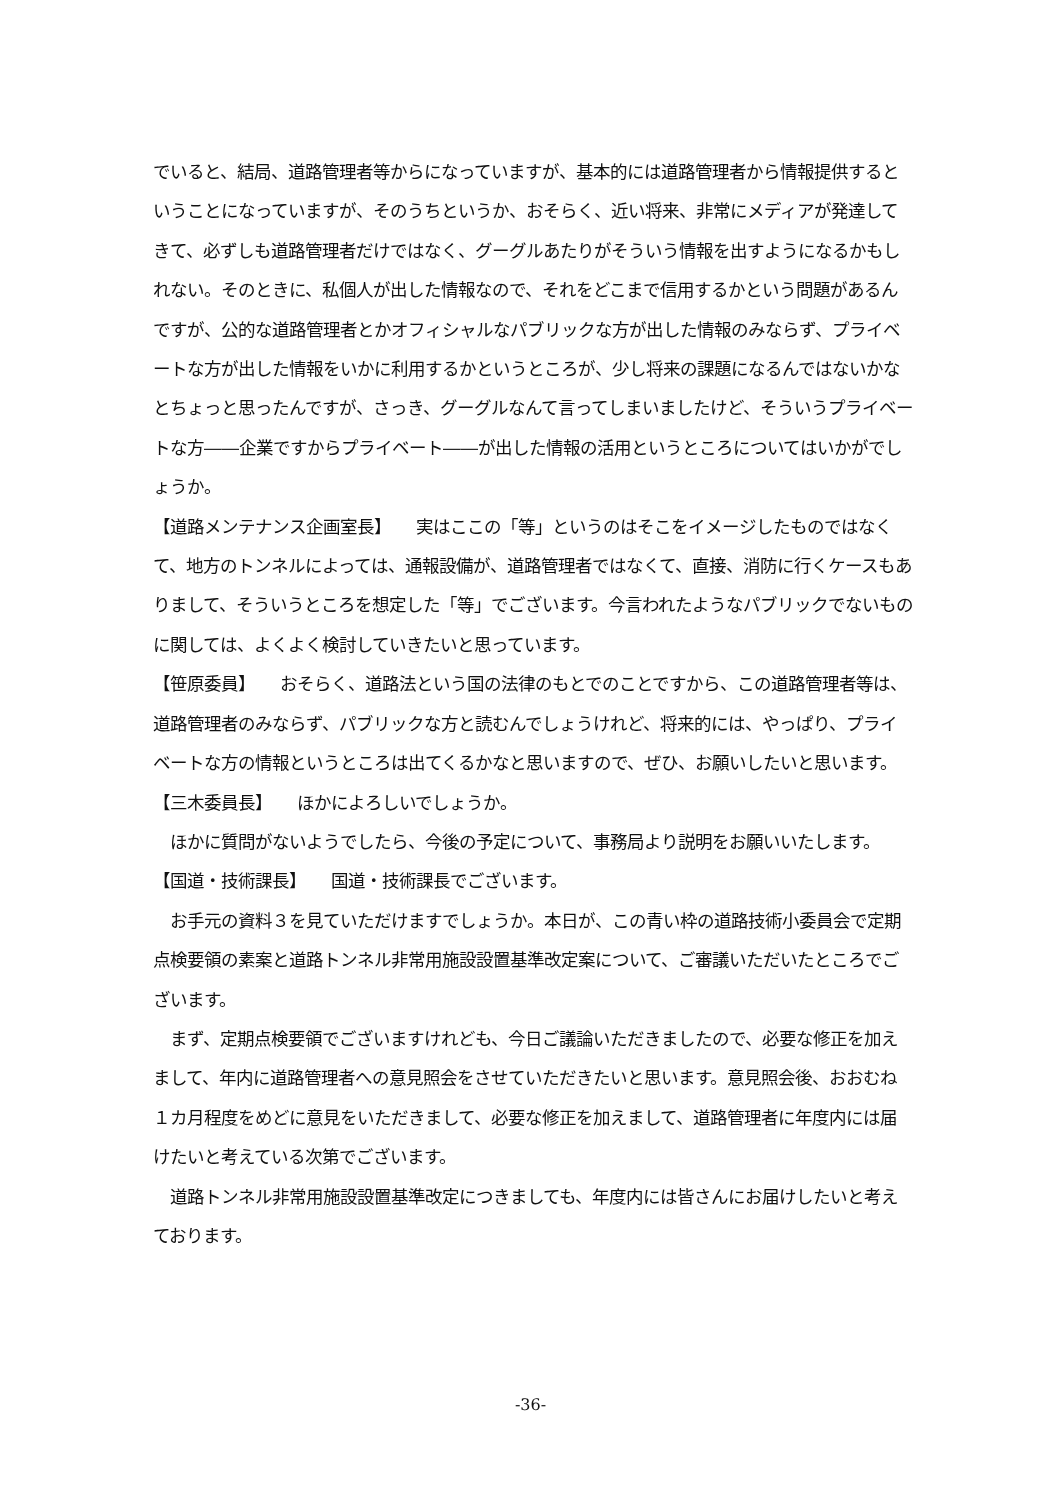でいると、結局、道路管理者等からになっていますが、基本的には道路管理者から情報提供するということになっていますが、そのうちというか、おそらく、近い将来、非常にメディアが発達してきて、必ずしも道路管理者だけではなく、グーグルあたりがそういう情報を出すようになるかもしれない。そのときに、私個人が出した情報なので、それをどこまで信用するかという問題があるんですが、公的な道路管理者とかオフィシャルなパブリックな方が出した情報のみならず、プライベートな方が出した情報をいかに利用するかというところが、少し将来の課題になるんではないかなとちょっと思ったんですが、さっき、グーグルなんて言ってしまいましたけど、そういうプライベートな方――企業ですからプライベート――が出した情報の活用というところについてはいかがでしょうか。
【道路メンテナンス企画室長】　　実はここの「等」というのはそこをイメージしたものではなくて、地方のトンネルによっては、通報設備が、道路管理者ではなくて、直接、消防に行くケースもありまして、そういうところを想定した「等」でございます。今言われたようなパブリックでないものに関しては、よくよく検討していきたいと思っています。
【笹原委員】　　おそらく、道路法という国の法律のもとでのことですから、この道路管理者等は、道路管理者のみならず、パブリックな方と読むんでしょうけれど、将来的には、やっぱり、プライベートな方の情報というところは出てくるかなと思いますので、ぜひ、お願いしたいと思います。
【三木委員長】　　ほかによろしいでしょうか。
　ほかに質問がないようでしたら、今後の予定について、事務局より説明をお願いいたします。
【国道・技術課長】　　国道・技術課長でございます。
　お手元の資料３を見ていただけますでしょうか。本日が、この青い枠の道路技術小委員会で定期点検要領の素案と道路トンネル非常用施設設置基準改定案について、ご審議いただいたところでございます。
　まず、定期点検要領でございますけれども、今日ご議論いただきましたので、必要な修正を加えまして、年内に道路管理者への意見照会をさせていただきたいと思います。意見照会後、おおむね１カ月程度をめどに意見をいただきまして、必要な修正を加えまして、道路管理者に年度内には届けたいと考えている次第でございます。
　道路トンネル非常用施設設置基準改定につきましても、年度内には皆さんにお届けしたいと考えております。
-36-